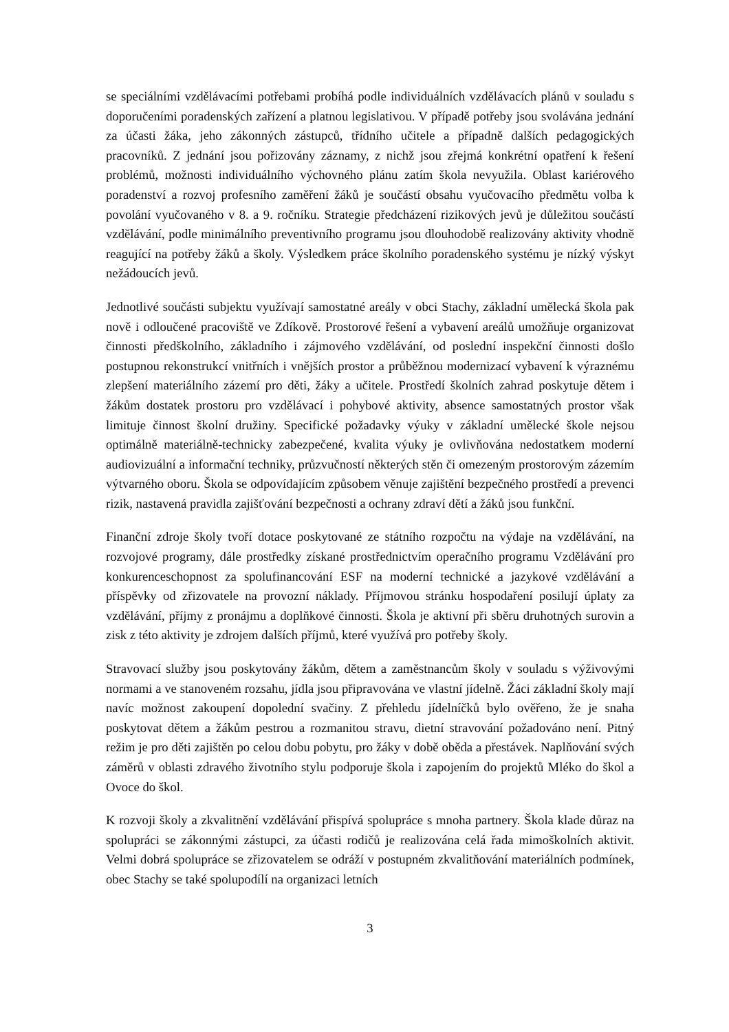se speciálními vzdělávacími potřebami probíhá podle individuálních vzdělávacích plánů v souladu s doporučeními poradenských zařízení a platnou legislativou. V případě potřeby jsou svolávána jednání za účasti žáka, jeho zákonných zástupců, třídního učitele a případně dalších pedagogických pracovníků. Z jednání jsou pořizovány záznamy, z nichž jsou zřejmá konkrétní opatření k řešení problémů, možnosti individuálního výchovného plánu zatím škola nevyužila. Oblast kariérového poradenství a rozvoj profesního zaměření žáků je součástí obsahu vyučovacího předmětu volba k povolání vyučovaného v 8. a 9. ročníku. Strategie předcházení rizikových jevů je důležitou součástí vzdělávání, podle minimálního preventivního programu jsou dlouhodobě realizovány aktivity vhodně reagující na potřeby žáků a školy. Výsledkem práce školního poradenského systému je nízký výskyt nežádoucích jevů.
Jednotlivé součásti subjektu využívají samostatné areály v obci Stachy, základní umělecká škola pak nově i odloučené pracoviště ve Zdíkově. Prostorové řešení a vybavení areálů umožňuje organizovat činnosti předškolního, základního i zájmového vzdělávání, od poslední inspekční činnosti došlo postupnou rekonstrukcí vnitřních i vnějších prostor a průběžnou modernizací vybavení k výraznému zlepšení materiálního zázemí pro děti, žáky a učitele. Prostředí školních zahrad poskytuje dětem i žákům dostatek prostoru pro vzdělávací i pohybové aktivity, absence samostatných prostor však limituje činnost školní družiny. Specifické požadavky výuky v základní umělecké škole nejsou optimálně materiálně-technicky zabezpečené, kvalita výuky je ovlivňována nedostatkem moderní audiovizuální a informační techniky, průzvučností některých stěn či omezeným prostorovým zázemím výtvarného oboru. Škola se odpovídajícím způsobem věnuje zajištění bezpečného prostředí a prevenci rizik, nastavená pravidla zajišťování bezpečnosti a ochrany zdraví dětí a žáků jsou funkční.
Finanční zdroje školy tvoří dotace poskytované ze státního rozpočtu na výdaje na vzdělávání, na rozvojové programy, dále prostředky získané prostřednictvím operačního programu Vzdělávání pro konkurenceschopnost za spolufinancování ESF na moderní technické a jazykové vzdělávání a příspěvky od zřizovatele na provozní náklady. Příjmovou stránku hospodaření posilují úplaty za vzdělávání, příjmy z pronájmu a doplňkové činnosti. Škola je aktivní při sběru druhotných surovin a zisk z této aktivity je zdrojem dalších příjmů, které využívá pro potřeby školy.
Stravovací služby jsou poskytovány žákům, dětem a zaměstnancům školy v souladu s výživovými normami a ve stanoveném rozsahu, jídla jsou připravována ve vlastní jídelně. Žáci základní školy mají navíc možnost zakoupení dopolední svačiny. Z přehledu jídelníčků bylo ověřeno, že je snaha poskytovat dětem a žákům pestrou a rozmanitou stravu, dietní stravování požadováno není. Pitný režim je pro děti zajištěn po celou dobu pobytu, pro žáky v době oběda a přestávek. Naplňování svých záměrů v oblasti zdravého životního stylu podporuje škola i zapojením do projektů Mléko do škol a Ovoce do škol.
K rozvoji školy a zkvalitnění vzdělávání přispívá spolupráce s mnoha partnery. Škola klade důraz na spolupráci se zákonnými zástupci, za účasti rodičů je realizována celá řada mimoškolních aktivit. Velmi dobrá spolupráce se zřizovatelem se odráží v postupném zkvalitňování materiálních podmínek, obec Stachy se také spolupodílí na organizaci letních
3